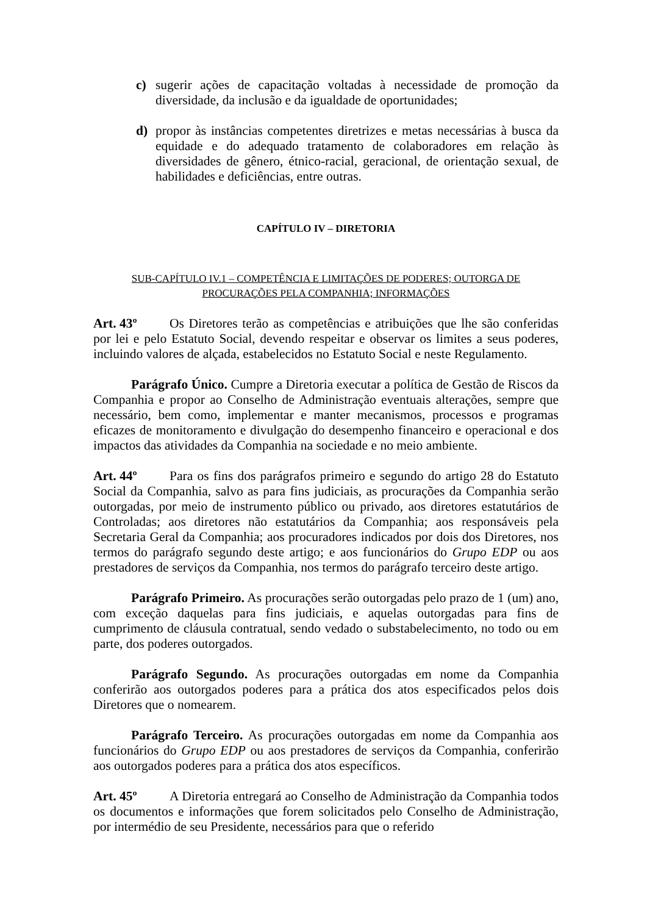c) sugerir ações de capacitação voltadas à necessidade de promoção da diversidade, da inclusão e da igualdade de oportunidades;
d) propor às instâncias competentes diretrizes e metas necessárias à busca da equidade e do adequado tratamento de colaboradores em relação às diversidades de gênero, étnico-racial, geracional, de orientação sexual, de habilidades e deficiências, entre outras.
CAPÍTULO IV – DIRETORIA
SUB-CAPÍTULO IV.1 – COMPETÊNCIA E LIMITAÇÕES DE PODERES; OUTORGA DE
PROCURAÇÕES PELA COMPANHIA; INFORMAÇÕES
Art. 43º Os Diretores terão as competências e atribuições que lhe são conferidas por lei e pelo Estatuto Social, devendo respeitar e observar os limites a seus poderes, incluindo valores de alçada, estabelecidos no Estatuto Social e neste Regulamento.
Parágrafo Único. Cumpre a Diretoria executar a política de Gestão de Riscos da Companhia e propor ao Conselho de Administração eventuais alterações, sempre que necessário, bem como, implementar e manter mecanismos, processos e programas eficazes de monitoramento e divulgação do desempenho financeiro e operacional e dos impactos das atividades da Companhia na sociedade e no meio ambiente.
Art. 44º Para os fins dos parágrafos primeiro e segundo do artigo 28 do Estatuto Social da Companhia, salvo as para fins judiciais, as procurações da Companhia serão outorgadas, por meio de instrumento público ou privado, aos diretores estatutários de Controladas; aos diretores não estatutários da Companhia; aos responsáveis pela Secretaria Geral da Companhia; aos procuradores indicados por dois dos Diretores, nos termos do parágrafo segundo deste artigo; e aos funcionários do Grupo EDP ou aos prestadores de serviços da Companhia, nos termos do parágrafo terceiro deste artigo.
Parágrafo Primeiro. As procurações serão outorgadas pelo prazo de 1 (um) ano, com exceção daquelas para fins judiciais, e aquelas outorgadas para fins de cumprimento de cláusula contratual, sendo vedado o substabelecimento, no todo ou em parte, dos poderes outorgados.
Parágrafo Segundo. As procurações outorgadas em nome da Companhia conferirão aos outorgados poderes para a prática dos atos especificados pelos dois Diretores que o nomearem.
Parágrafo Terceiro. As procurações outorgadas em nome da Companhia aos funcionários do Grupo EDP ou aos prestadores de serviços da Companhia, conferirão aos outorgados poderes para a prática dos atos específicos.
Art. 45º A Diretoria entregará ao Conselho de Administração da Companhia todos os documentos e informações que forem solicitados pelo Conselho de Administração, por intermédio de seu Presidente, necessários para que o referido